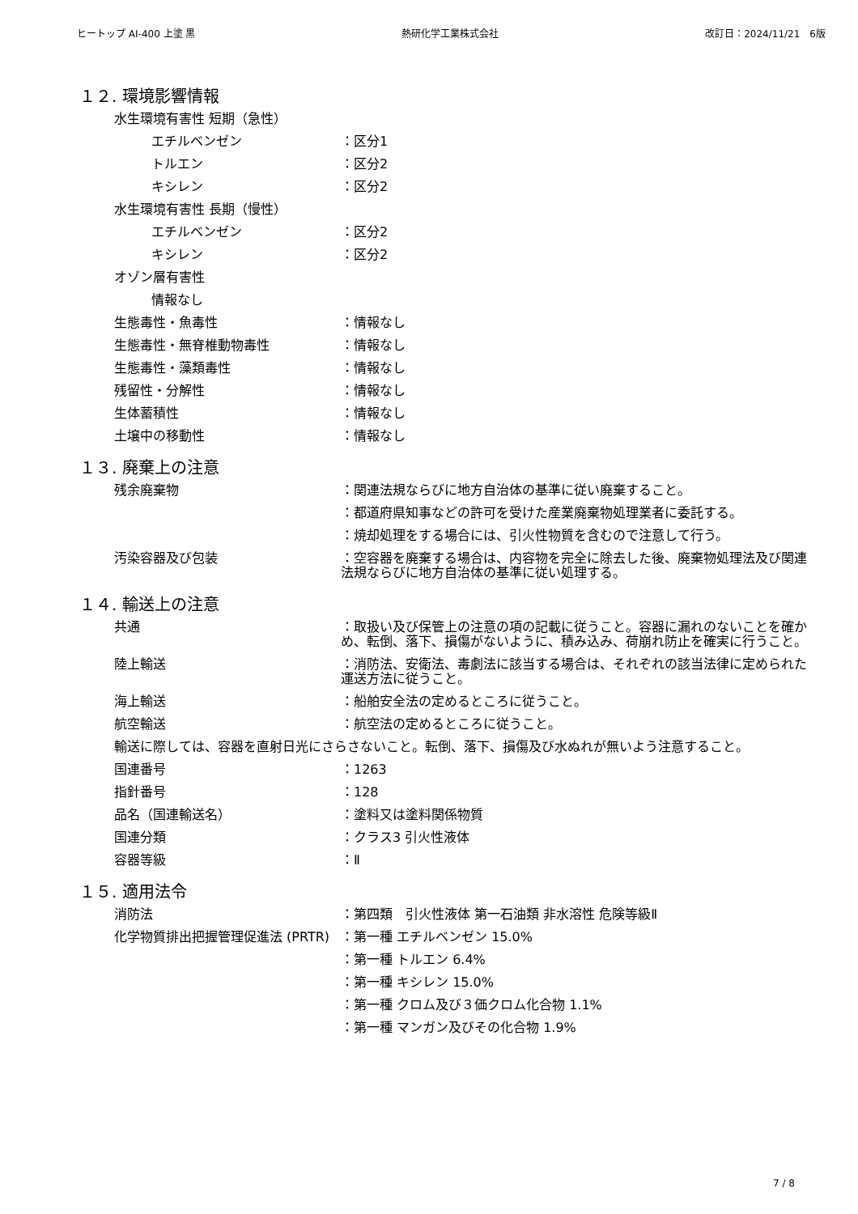ヒートップ AI-400 上塗 黒 熱研化学工業株式会社 改訂日：2024/11/21　6版
１２. 環境影響情報
水生環境有害性 短期（急性）
エチルベンゼン ：区分1
トルエン ：区分2
キシレン ：区分2
水生環境有害性 長期（慢性）
エチルベンゼン ：区分2
キシレン ：区分2
オゾン層有害性
情報なし
生態毒性・魚毒性 ：情報なし
生態毒性・無脊椎動物毒性 ：情報なし
生態毒性・藻類毒性 ：情報なし
残留性・分解性 ：情報なし
生体蓄積性 ：情報なし
土壌中の移動性 ：情報なし
１３. 廃棄上の注意
残余廃棄物 ：関連法規ならびに地方自治体の基準に従い廃棄すること。
：都道府県知事などの許可を受けた産業廃棄物処理業者に委託する。
：焼却処理をする場合には、引火性物質を含むので注意して行う。
汚染容器及び包装 ：空容器を廃棄する場合は、内容物を完全に除去した後、廃棄物処理法及び関連法規ならびに地方自治体の基準に従い処理する。
１４. 輸送上の注意
共通 ：取扱い及び保管上の注意の項の記載に従うこと。容器に漏れのないことを確かめ、転倒、落下、損傷がないように、積み込み、荷崩れ防止を確実に行うこと。
陸上輸送 ：消防法、安衛法、毒劇法に該当する場合は、それぞれの該当法律に定められた運送方法に従うこと。
海上輸送 ：船舶安全法の定めるところに従うこと。
航空輸送 ：航空法の定めるところに従うこと。
輸送に際しては、容器を直射日光にさらさないこと。転倒、落下、損傷及び水ぬれが無いよう注意すること。
国連番号 ：1263
指針番号 ：128
品名（国連輸送名） ：塗料又は塗料関係物質
国連分類 ：クラス3 引火性液体
容器等級 ：Ⅱ
１５. 適用法令
消防法 ：第四類　引火性液体 第一石油類 非水溶性 危険等級Ⅱ
化学物質排出把握管理促進法 (PRTR) ：第一種 エチルベンゼン 15.0%
：第一種 トルエン 6.4%
：第一種 キシレン 15.0%
：第一種 クロム及び３価クロム化合物 1.1%
：第一種 マンガン及びその化合物 1.9%
7 / 8